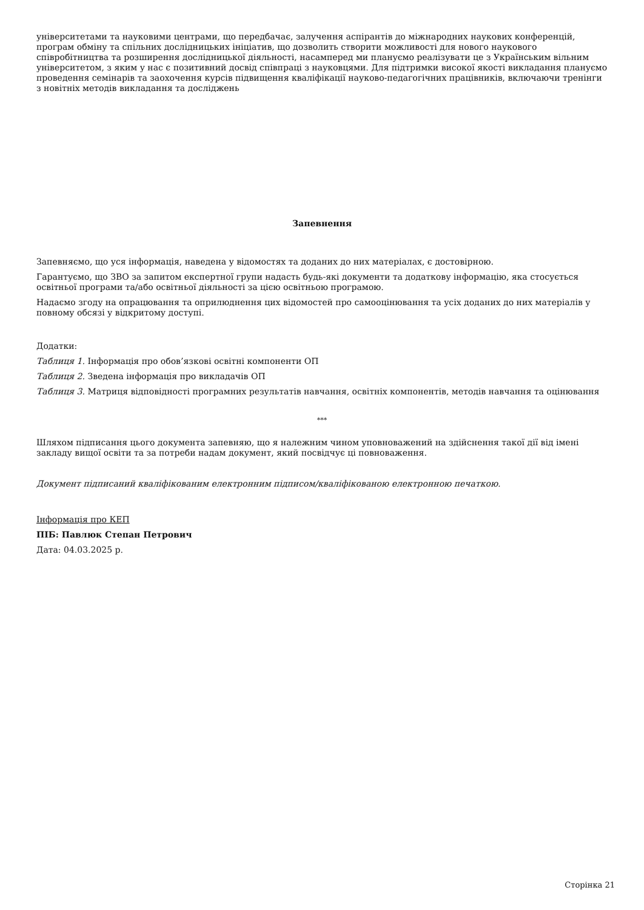університетами та науковими центрами, що передбачає, залучення аспірантів до міжнародних наукових конференцій, програм обміну та спільних дослідницьких ініціатив, що дозволить створити можливості для нового наукового співробітництва та розширення дослідницької діяльності, насамперед ми плануємо реалізувати це з Українським вільним університетом, з яким у нас є позитивний досвід співпраці з науковцями. Для підтримки високої якості викладання плануємо проведення семінарів та заохочення курсів підвищення кваліфікації науково-педагогічних працівників, включаючи тренінги з новітніх методів викладання та досліджень
Запевнення
Запевняємо, що уся інформація, наведена у відомостях та доданих до них матеріалах, є достовірною.
Гарантуємо, що ЗВО за запитом експертної групи надасть будь-які документи та додаткову інформацію, яка стосується освітньої програми та/або освітньої діяльності за цією освітньою програмою.
Надаємо згоду на опрацювання та оприлюднення цих відомостей про самооцінювання та усіх доданих до них матеріалів у повному обсязі у відкритому доступі.
Додатки:
Таблиця 1. Інформація про обов’язкові освітні компоненти ОП
Таблиця 2. Зведена інформація про викладачів ОП
Таблиця 3. Матриця відповідності програмних результатів навчання, освітніх компонентів, методів навчання та оцінювання
***
Шляхом підписання цього документа запевняю, що я належним чином уповноважений на здійснення такої дії від імені закладу вищої освіти та за потреби надам документ, який посвідчує ці повноваження.
Документ підписаний кваліфікованим електронним підписом/кваліфікованою електронною печаткою.
Інформація про КЕП
ПІБ: Павлюк Степан Петрович
Дата: 04.03.2025 р.
Сторінка 21